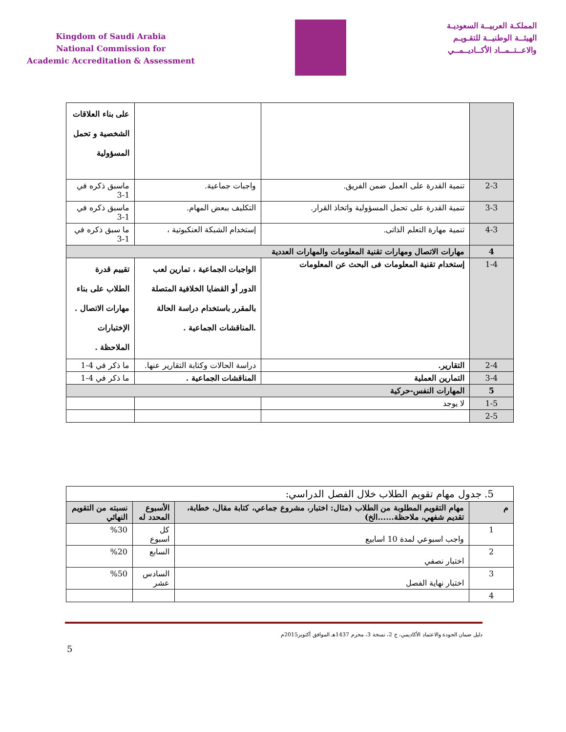Kingdom of Saudi Arabia
National Commission for
Academic Accreditation & Assessment
المملكـة العربيــة السعوديـة
الهيئــة الوطنيــة للتقـويـم
والاعــتــمــاد الأكــاديــمــي
| | | | على بناء العلاقات الشخصية و تحمل المسؤولية |
| 2-3 | تنمية القدرة على العمل ضمن الفريق. | واجبات جماعية. | ماسبق ذكره في 1-3 |
| 3-3 | تنمية القدرة على تحمل المسؤولية واتخاذ القرار. | التكليف ببعض المهام. | ماسبق ذكره في 1-3 |
| 4-3 | تنمية مهارة التعلم الذاتى. | إستخدام الشبكة العنكبوتية ، | ما سبق ذكره في 1-3 |
| 4 | مهارات الاتصال ومهارات تقنية المعلومات والمهارات العددية | | |
| 1-4 | إستخدام تقنية المعلومات فى البحث عن المعلومات | الواجبات الجماعية ، تمارين لعب الدور أو القضايا الخلافية المتصلة بالمقرر باستخدام دراسة الحالة .المناقشات الجماعية . | تقييم قدرة الطلاب على بناء مهارات الاتصال . الإختبارات الملاحظة . |
| 2-4 | التقارير. | دراسة الحالات وكتابة التقارير عنها. | ما ذكر في 4-1 |
| 3-4 | التمارين العملية | المناقشات الجماعية . | ما ذكر في 4-1 |
| 5 | المهارات النفس-حركية | | |
| 1-5 | لا يوجد | | |
| 2-5 | | | |
| 5. جدول مهام تقويم الطلاب خلال الفصل الدراسي: | | | |
| م | مهام التقويم المطلوبة من الطلاب (مثال: اختبار، مشروع جماعي، كتابة مقال، خطابة، تقديم شفهي، ملاحظة......الخ) | الأسبوع المحدد له | نسبته من التقويم النهائي |
| 1 | واجب اسبوعي لمدة 10 اسابيع | كل اسبوع | %30 |
| 2 | اختبار نصفي | السابع | %20 |
| 3 | اختبار نهاية الفصل | السادس عشر | %50 |
| 4 | | | |
دليل ضمان الجودة والاعتماد الأكاديمي، ج 2، نسخة 3، محرم 1437هـ الموافق أكتوبر2015م
5